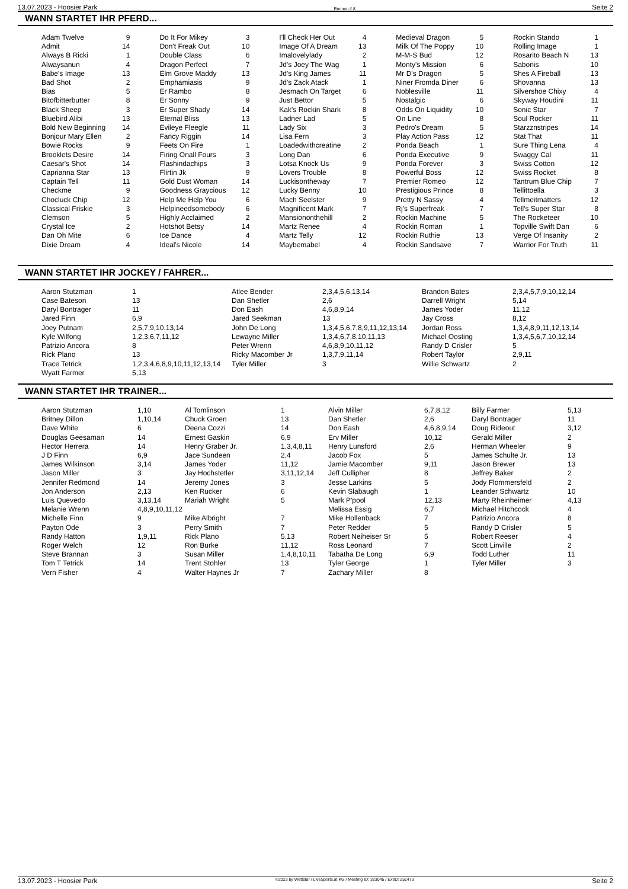13.07.2023 - Hoosier Park Rennen # 8 Seite 2
WANN STARTET IHR PFERD...
| Adam Twelve | 9 | Do It For Mikey | 3 | I'll Check Her Out | 4 | Medieval Dragon | 5 | Rockin Stando | 1 |
| Admit | 14 | Don't Freak Out | 10 | Image Of A Dream | 13 | Milk Of The Poppy | 10 | Rolling Image | 1 |
| Always B Ricki | 1 | Double Class | 6 | Imalovelylady | 2 | M-M-S Bud | 12 | Rosarito Beach N | 13 |
| Alwaysanun | 4 | Dragon Perfect | 7 | Jd's Joey The Wag | 1 | Monty's Mission | 6 | Sabonis | 10 |
| Babe's Image | 13 | Elm Grove Maddy | 13 | Jd's King James | 11 | Mr D's Dragon | 5 | Shes A Fireball | 13 |
| Bad Shot | 2 | Emphamiasis | 9 | Jd's Zack Atack | 1 | Niner Fromda Diner | 6 | Shovanna | 13 |
| Bias | 5 | Er Rambo | 8 | Jesmach On Target | 6 | Noblesville | 11 | Silvershoe Chixy | 4 |
| Bitofbitterbutter | 8 | Er Sonny | 9 | Just Bettor | 5 | Nostalgic | 6 | Skyway Houdini | 11 |
| Black Sheep | 3 | Er Super Shady | 14 | Kak's Rockin Shark | 8 | Odds On Liquidity | 10 | Sonic Star | 7 |
| Bluebird Alibi | 13 | Eternal Bliss | 13 | Ladner Lad | 5 | On Line | 8 | Soul Rocker | 11 |
| Bold New Beginning | 14 | Evileye Fleegle | 11 | Lady Six | 3 | Pedro's Dream | 5 | Starzznstripes | 14 |
| Bonjour Mary Ellen | 2 | Fancy Riggin | 14 | Lisa Fern | 3 | Play Action Pass | 12 | Stat That | 11 |
| Bowie Rocks | 9 | Feets On Fire | 1 | Loadedwithcreatine | 2 | Ponda Beach | 1 | Sure Thing Lena | 4 |
| Brooklets Desire | 14 | Firing Onall Fours | 3 | Long Dan | 6 | Ponda Executive | 9 | Swaggy Cal | 11 |
| Caesar's Shot | 14 | Flashindachips | 3 | Lotsa Knock Us | 9 | Ponda Forever | 3 | Swiss Cotton | 12 |
| Caprianna Star | 13 | Flirtin Jk | 9 | Lovers Trouble | 8 | Powerful Boss | 12 | Swiss Rocket | 8 |
| Captain Tell | 11 | Gold Dust Woman | 14 | Luckisontheway | 7 | Premier Romeo | 12 | Tantrum Blue Chip | 7 |
| Checkme | 9 | Goodness Graycious | 12 | Lucky Benny | 10 | Prestigious Prince | 8 | Tellittoella | 3 |
| Chocluck Chip | 12 | Help Me Help You | 6 | Mach Seelster | 9 | Pretty N Sassy | 4 | Tellmeitmatters | 12 |
| Classical Friskie | 3 | Helpineedsomebody | 6 | Magnificent Mark | 7 | Rj's Superfreak | 7 | Tell's Super Star | 8 |
| Clemson | 5 | Highly Acclaimed | 2 | Mansiononthehill | 2 | Rockin Machine | 5 | The Rocketeer | 10 |
| Crystal Ice | 2 | Hotshot Betsy | 14 | Martz Renee | 4 | Rockin Roman | 1 | Topville Swift Dan | 6 |
| Dan Oh Mite | 6 | Ice Dance | 4 | Martz Telly | 12 | Rockin Ruthie | 13 | Verge Of Insanity | 2 |
| Dixie Dream | 4 | Ideal's Nicole | 14 | Maybemabel | 4 | Rockin Sandsave | 7 | Warrior For Truth | 11 |
WANN STARTET IHR JOCKEY / FAHRER...
| Aaron Stutzman | 1 | Atlee Bender | 2,3,4,5,6,13,14 | Brandon Bates | 2,3,4,5,7,9,10,12,14 |
| Case Bateson | 13 | Dan Shetler | 2,6 | Darrell Wright | 5,14 |
| Daryl Bontrager | 11 | Don Eash | 4,6,8,9,14 | James Yoder | 11,12 |
| Jared Finn | 6,9 | Jared Seekman | 13 | Jay Cross | 8,12 |
| Joey Putnam | 2,5,7,9,10,13,14 | John De Long | 1,3,4,5,6,7,8,9,11,12,13,14 | Jordan Ross | 1,3,4,8,9,11,12,13,14 |
| Kyle Wilfong | 1,2,3,6,7,11,12 | Lewayne Miller | 1,3,4,6,7,8,10,11,13 | Michael Oosting | 1,3,4,5,6,7,10,12,14 |
| Patrizio Ancora | 8 | Peter Wrenn | 4,6,8,9,10,11,12 | Randy D Crisler | 5 |
| Rick Plano | 13 | Ricky Macomber Jr | 1,3,7,9,11,14 | Robert Taylor | 2,9,11 |
| Trace Tetrick | 1,2,3,4,6,8,9,10,11,12,13,14 | Tyler Miller | 3 | Willie Schwartz | 2 |
| Wyatt Farmer | 5,13 | | | | |
WANN STARTET IHR TRAINER...
| Aaron Stutzman | 1,10 | Al Tomlinson | 1 | Alvin Miller | 6,7,8,12 | Billy Farmer | 5,13 |
| Britney Dillon | 1,10,14 | Chuck Groen | 13 | Dan Shetler | 2,6 | Daryl Bontrager | 11 |
| Dave White | 6 | Deena Cozzi | 14 | Don Eash | 4,6,8,9,14 | Doug Rideout | 3,12 |
| Douglas Geesaman | 14 | Ernest Gaskin | 6,9 | Erv Miller | 10,12 | Gerald Miller | 2 |
| Hector Herrera | 14 | Henry Graber Jr. | 1,3,4,8,11 | Henry Lunsford | 2,6 | Herman Wheeler | 9 |
| J D Finn | 6,9 | Jace Sundeen | 2,4 | Jacob Fox | 5 | James Schulte Jr. | 13 |
| James Wilkinson | 3,14 | James Yoder | 11,12 | Jamie Macomber | 9,11 | Jason Brewer | 13 |
| Jason Miller | 3 | Jay Hochstetler | 3,11,12,14 | Jeff Cullipher | 8 | Jeffrey Baker | 2 |
| Jennifer Redmond | 14 | Jeremy Jones | 3 | Jesse Larkins | 5 | Jody Flommersfeld | 2 |
| Jon Anderson | 2,13 | Ken Rucker | 6 | Kevin Slabaugh | 1 | Leander Schwartz | 10 |
| Luis Quevedo | 3,13,14 | Mariah Wright | 5 | Mark P'pool | 12,13 | Marty Rheinheimer | 4,13 |
| Melanie Wrenn | 4,8,9,10,11,12 | | | Melissa Essig | 6,7 | Michael Hitchcock | 4 |
| Michelle Finn | 9 | Mike Albright | 7 | Mike Hollenback | 7 | Patrizio Ancora | 8 |
| Payton Ode | 3 | Perry Smith | 7 | Peter Redder | 5 | Randy D Crisler | 5 |
| Randy Hatton | 1,9,11 | Rick Plano | 5,13 | Robert Neiheiser Sr | 5 | Robert Reeser | 4 |
| Roger Welch | 12 | Ron Burke | 11,12 | Ross Leonard | 7 | Scott Linville | 2 |
| Steve Brannan | 3 | Susan Miller | 1,4,8,10,11 | Tabatha De Long | 6,9 | Todd Luther | 11 |
| Tom T Tetrick | 14 | Trent Stohler | 13 | Tyler George | 1 | Tyler Miller | 3 |
| Vern Fisher | 4 | Walter Haynes Jr | 7 | Zachary Miller | 8 | | |
13.07.2023 - Hoosier Park ©2023 by Wettstar / LiveSports.at KG / Meeting ID: 323045 / ExtID: 251473 Seite 2